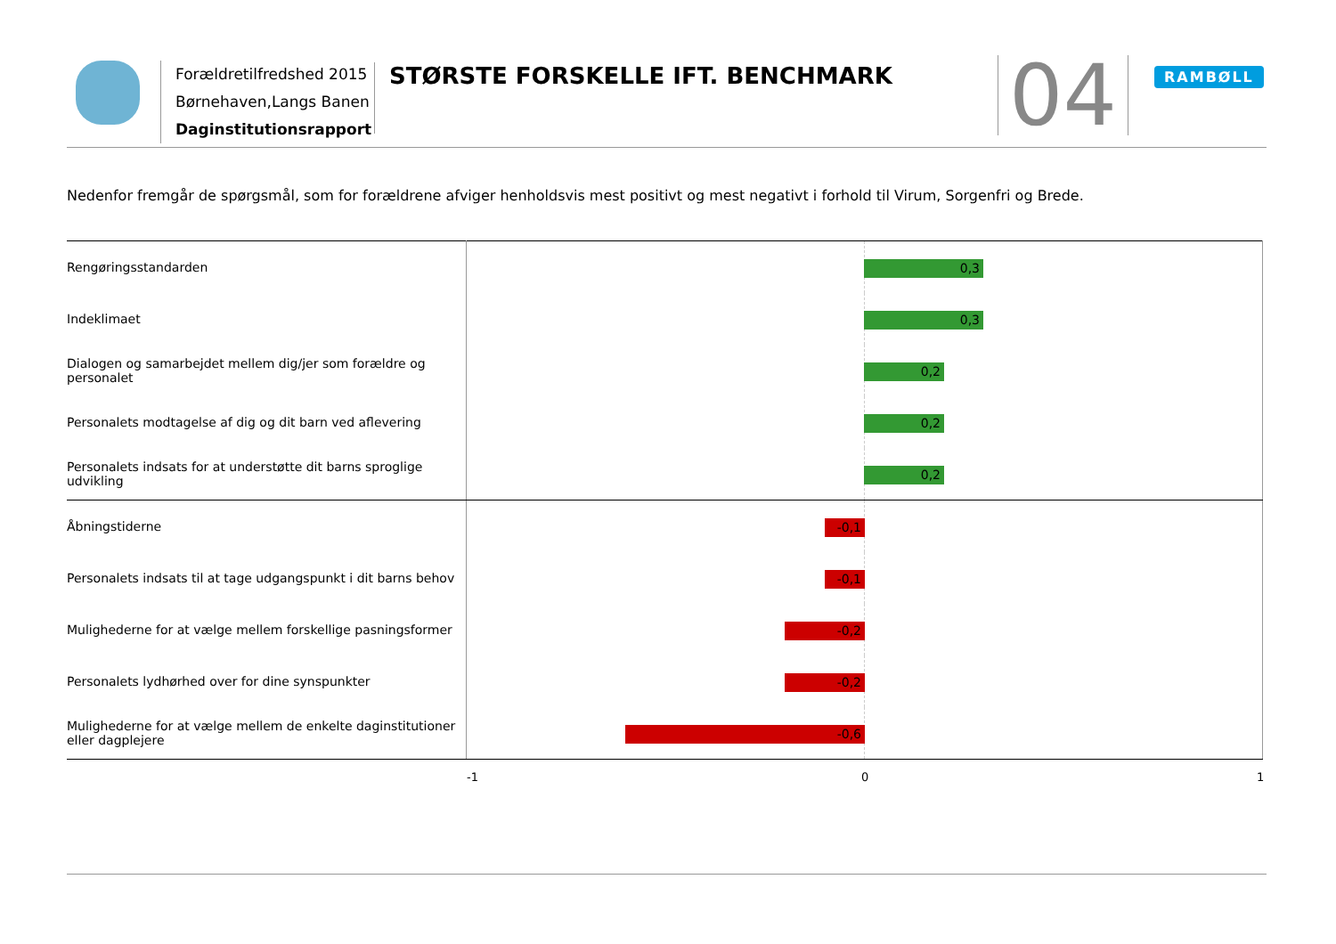Forældretilfredshed 2015
Børnehaven,Langs Banen
Daginstitutionsrapport
STØRSTE FORSKELLE IFT. BENCHMARK
04 RAMBØLL
Nedenfor fremgår de spørgsmål, som for forældrene afviger henholdsvis mest positivt og mest negativt i forhold til Virum, Sorgenfri og Brede.
| Rengøringsstandarden | 0,3 |
| Indeklimaet | 0,3 |
| Dialogen og samarbejdet mellem dig/jer som forældre og personalet | 0,2 |
| Personalets modtagelse af dig og dit barn ved aflevering | 0,2 |
| Personalets indsats for at understøtte dit barns sproglige udvikling | 0,2 |
| Åbningstiderne | -0,1 |
| Personalets indsats til at tage udgangspunkt i dit barns behov | -0,1 |
| Mulighederne for at vælge mellem forskellige pasningsformer | -0,2 |
| Personalets lydhørhed over for dine synspunkter | -0,2 |
| Mulighederne for at vælge mellem de enkelte daginstitutioner eller dagplejere | -0,6 |
-1 0 1